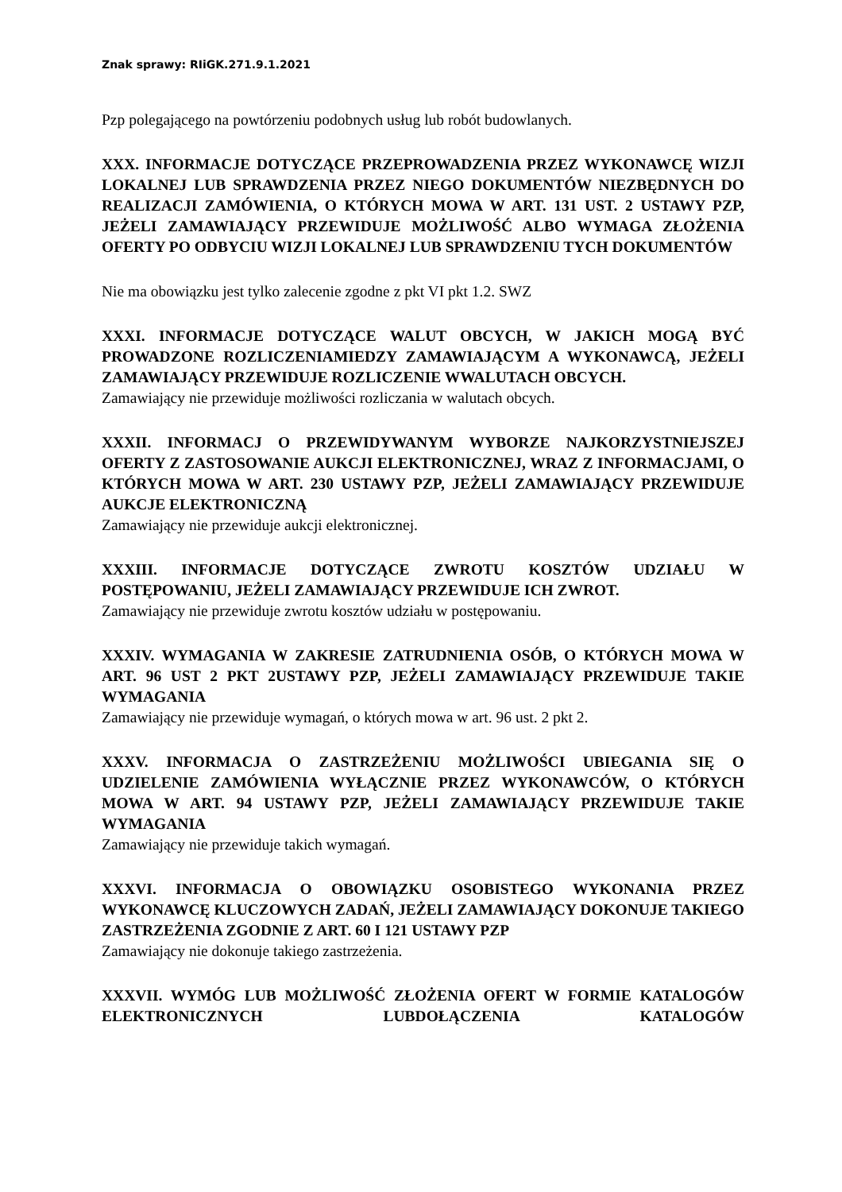Znak sprawy: RIiGK.271.9.1.2021
Pzp polegającego na powtórzeniu podobnych usług lub robót budowlanych.
XXX. INFORMACJE DOTYCZĄCE PRZEPROWADZENIA PRZEZ WYKONAWCĘ WIZJI LOKALNEJ LUB SPRAWDZENIA PRZEZ NIEGO DOKUMENTÓW NIEZBĘDNYCH DO REALIZACJI ZAMÓWIENIA, O KTÓRYCH MOWA W ART. 131 UST. 2 USTAWY PZP, JEŻELI ZAMAWIAJĄCY PRZEWIDUJE MOŻLIWOŚĆ ALBO WYMAGA ZŁOŻENIA OFERTY PO ODBYCIU WIZJI LOKALNEJ LUB SPRAWDZENIU TYCH DOKUMENTÓW
Nie ma obowiązku jest tylko zalecenie zgodne z pkt VI pkt 1.2. SWZ
XXXI. INFORMACJE DOTYCZĄCE WALUT OBCYCH, W JAKICH MOGĄ BYĆ PROWADZONE ROZLICZENIAMIEDZY ZAMAWIAJĄCYM A WYKONAWCĄ, JEŻELI ZAMAWIAJĄCY PRZEWIDUJE ROZLICZENIE WWALUTACH OBCYCH.
Zamawiający nie przewiduje możliwości rozliczania w walutach obcych.
XXXII. INFORMACJ O PRZEWIDYWANYM WYBORZE NAJKORZYSTNIEJSZEJ OFERTY Z ZASTOSOWANIE AUKCJI ELEKTRONICZNEJ, WRAZ Z INFORMACJAMI, O KTÓRYCH MOWA W ART. 230 USTAWY PZP, JEŻELI ZAMAWIAJĄCY PRZEWIDUJE AUKCJE ELEKTRONICZNĄ
Zamawiający nie przewiduje aukcji elektronicznej.
XXXIII. INFORMACJE DOTYCZĄCE ZWROTU KOSZTÓW UDZIAŁU W POSTĘPOWANIU, JEŻELI ZAMAWIAJĄCY PRZEWIDUJE ICH ZWROT.
Zamawiający nie przewiduje zwrotu kosztów udziału w postępowaniu.
XXXIV. WYMAGANIA W ZAKRESIE ZATRUDNIENIA OSÓB, O KTÓRYCH MOWA W ART. 96 UST 2 PKT 2USTAWY PZP, JEŻELI ZAMAWIAJĄCY PRZEWIDUJE TAKIE WYMAGANIA
Zamawiający nie przewiduje wymagań, o których mowa w art. 96 ust. 2 pkt 2.
XXXV. INFORMACJA O ZASTRZEŻENIU MOŻLIWOŚCI UBIEGANIA SIĘ O UDZIELENIE ZAMÓWIENIA WYŁĄCZNIE PRZEZ WYKONAWCÓW, O KTÓRYCH MOWA W ART. 94 USTAWY PZP, JEŻELI ZAMAWIAJĄCY PRZEWIDUJE TAKIE WYMAGANIA
Zamawiający nie przewiduje takich wymagań.
XXXVI. INFORMACJA O OBOWIĄZKU OSOBISTEGO WYKONANIA PRZEZ WYKONAWCĘ KLUCZOWYCH ZADAŃ, JEŻELI ZAMAWIAJĄCY DOKONUJE TAKIEGO ZASTRZEŻENIA ZGODNIE Z ART. 60 I 121 USTAWY PZP
Zamawiający nie dokonuje takiego zastrzeżenia.
XXXVII. WYMÓG LUB MOŻLIWOŚĆ ZŁOŻENIA OFERT W FORMIE KATALOGÓW ELEKTRONICZNYCH LUBDOŁĄCZENIA KATALOGÓW